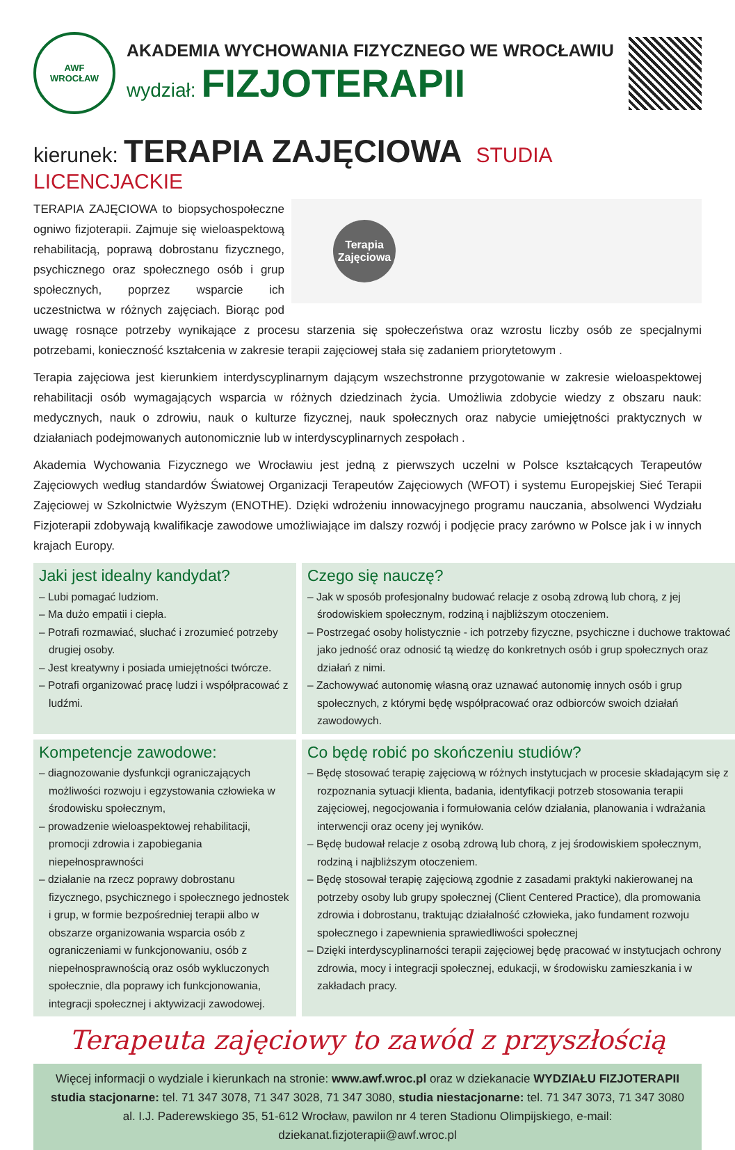AWF
WROCŁAW
AKADEMIA WYCHOWANIA FIZYCZNEGO WE WROCŁAWIU
wydział: FIZJOTERAPII
kierunek: TERAPIA ZAJĘCIOWA STUDIA LICENCJACKIE
Terapia Zajęciowa
TERAPIA ZAJĘCIOWA to biopsychospołeczne ogniwo fizjoterapii. Zajmuje się wieloaspektową rehabilitacją, poprawą dobrostanu fizycznego, psychicznego oraz społecznego osób i grup społecznych, poprzez wsparcie ich uczestnictwa w różnych zajęciach. Biorąc pod uwagę rosnące potrzeby wynikające z procesu starzenia się społeczeństwa oraz wzrostu liczby osób ze specjalnymi potrzebami, konieczność kształcenia w zakresie terapii zajęciowej stała się zadaniem priorytetowym .
Terapia zajęciowa jest kierunkiem interdyscyplinarnym dającym wszechstronne przygotowanie w zakresie wieloaspektowej rehabilitacji osób wymagających wsparcia w różnych dziedzinach życia. Umożliwia zdobycie wiedzy z obszaru nauk: medycznych, nauk o zdrowiu, nauk o kulturze fizycznej, nauk społecznych oraz nabycie umiejętności praktycznych w działaniach podejmowanych autonomicznie lub w interdyscyplinarnych zespołach .
Akademia Wychowania Fizycznego we Wrocławiu jest jedną z pierwszych uczelni w Polsce kształcących Terapeutów Zajęciowych według standardów Światowej Organizacji Terapeutów Zajęciowych (WFOT) i systemu Europejskiej Sieć Terapii Zajęciowej w Szkolnictwie Wyższym (ENOTHE). Dzięki wdrożeniu innowacyjnego programu nauczania, absolwenci Wydziału Fizjoterapii zdobywają kwalifikacje zawodowe umożliwiające im dalszy rozwój i podjęcie pracy zarówno w Polsce jak i w innych krajach Europy.
Jaki jest idealny kandydat?
– Lubi pomagać ludziom.
– Ma dużo empatii i ciepła.
– Potrafi rozmawiać, słuchać i zrozumieć potrzeby drugiej osoby.
– Jest kreatywny i posiada umiejętności twórcze.
– Potrafi organizować pracę ludzi i współpracować z ludźmi.
Czego się nauczę?
– Jak w sposób profesjonalny budować relacje z osobą zdrową lub chorą, z jej środowiskiem społecznym, rodziną i najbliższym otoczeniem.
– Postrzegać osoby holistycznie - ich potrzeby fizyczne, psychiczne i duchowe traktować jako jedność oraz odnosić tą wiedzę do konkretnych osób i grup społecznych oraz działań z nimi.
– Zachowywać autonomię własną oraz uznawać autonomię innych osób i grup społecznych, z którymi będę współpracować oraz odbiorców swoich działań zawodowych.
Kompetencje zawodowe:
– diagnozowanie dysfunkcji ograniczających możliwości rozwoju i egzystowania człowieka w środowisku społecznym,
– prowadzenie wieloaspektowej rehabilitacji, promocji zdrowia i zapobiegania niepełnosprawności
– działanie na rzecz poprawy dobrostanu fizycznego, psychicznego i społecznego jednostek i grup, w formie bezpośredniej terapii albo w obszarze organizowania wsparcia osób z ograniczeniami w funkcjonowaniu, osób z niepełnosprawnością oraz osób wykluczonych społecznie, dla poprawy ich funkcjonowania, integracji społecznej i aktywizacji zawodowej.
Co będę robić po skończeniu studiów?
– Będę stosować terapię zajęciową w różnych instytucjach w procesie składającym się z rozpoznania sytuacji klienta, badania, identyfikacji potrzeb stosowania terapii zajęciowej, negocjowania i formułowania celów działania, planowania i wdrażania interwencji oraz oceny jej wyników.
– Będę budował relacje z osobą zdrową lub chorą, z jej środowiskiem społecznym, rodziną i najbliższym otoczeniem.
– Będę stosował terapię zajęciową zgodnie z zasadami praktyki nakierowanej na potrzeby osoby lub grupy społecznej (Client Centered Practice), dla promowania zdrowia i dobrostanu, traktując działalność człowieka, jako fundament rozwoju społecznego i zapewnienia sprawiedliwości społecznej
– Dzięki interdyscyplinarności terapii zajęciowej będę pracować w instytucjach ochrony zdrowia, mocy i integracji społecznej, edukacji, w środowisku zamieszkania i w zakładach pracy.
Terapeuta zajęciowy to zawód z przyszłością
Więcej informacji o wydziale i kierunkach na stronie: www.awf.wroc.pl oraz w dziekanacie WYDZIAŁU FIZJOTERAPII
studia stacjonarne: tel. 71 347 3078, 71 347 3028, 71 347 3080, studia niestacjonarne: tel. 71 347 3073, 71 347 3080
al. I.J. Paderewskiego 35, 51-612 Wrocław, pawilon nr 4 teren Stadionu Olimpijskiego, e-mail: dziekanat.fizjoterapii@awf.wroc.pl